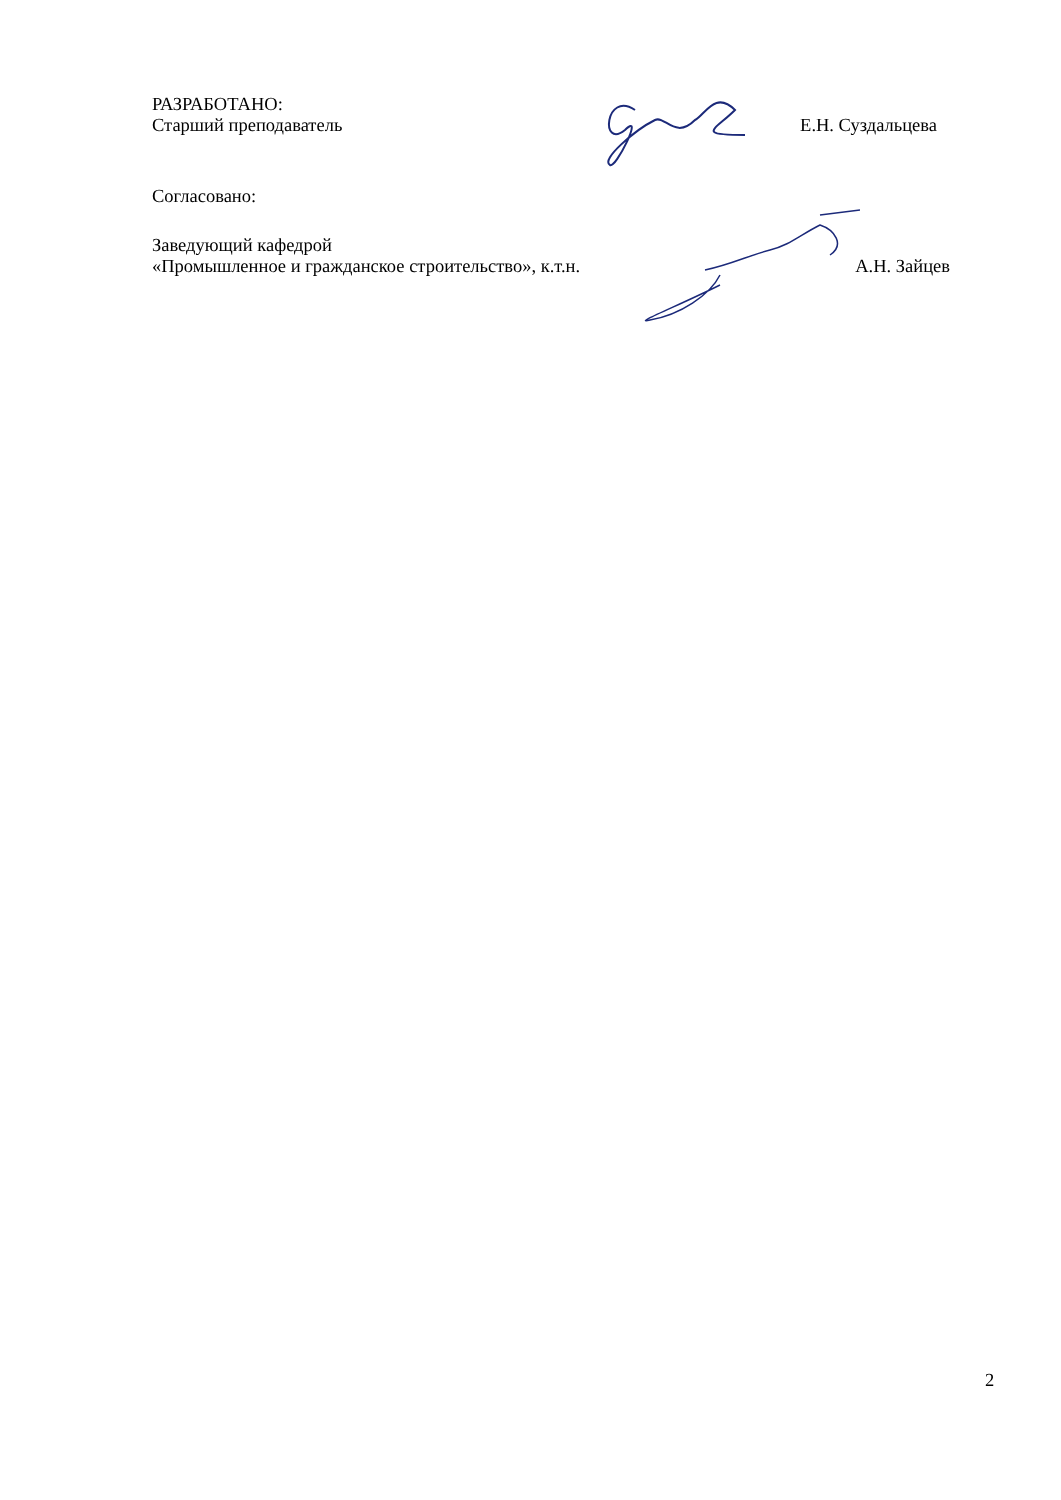РАЗРАБОТАНО:
Старший преподаватель Е.Н. Суздальцева
Согласовано:
Заведующий кафедрой
«Промышленное и гражданское строительство», к.т.н. А.Н. Зайцев
2